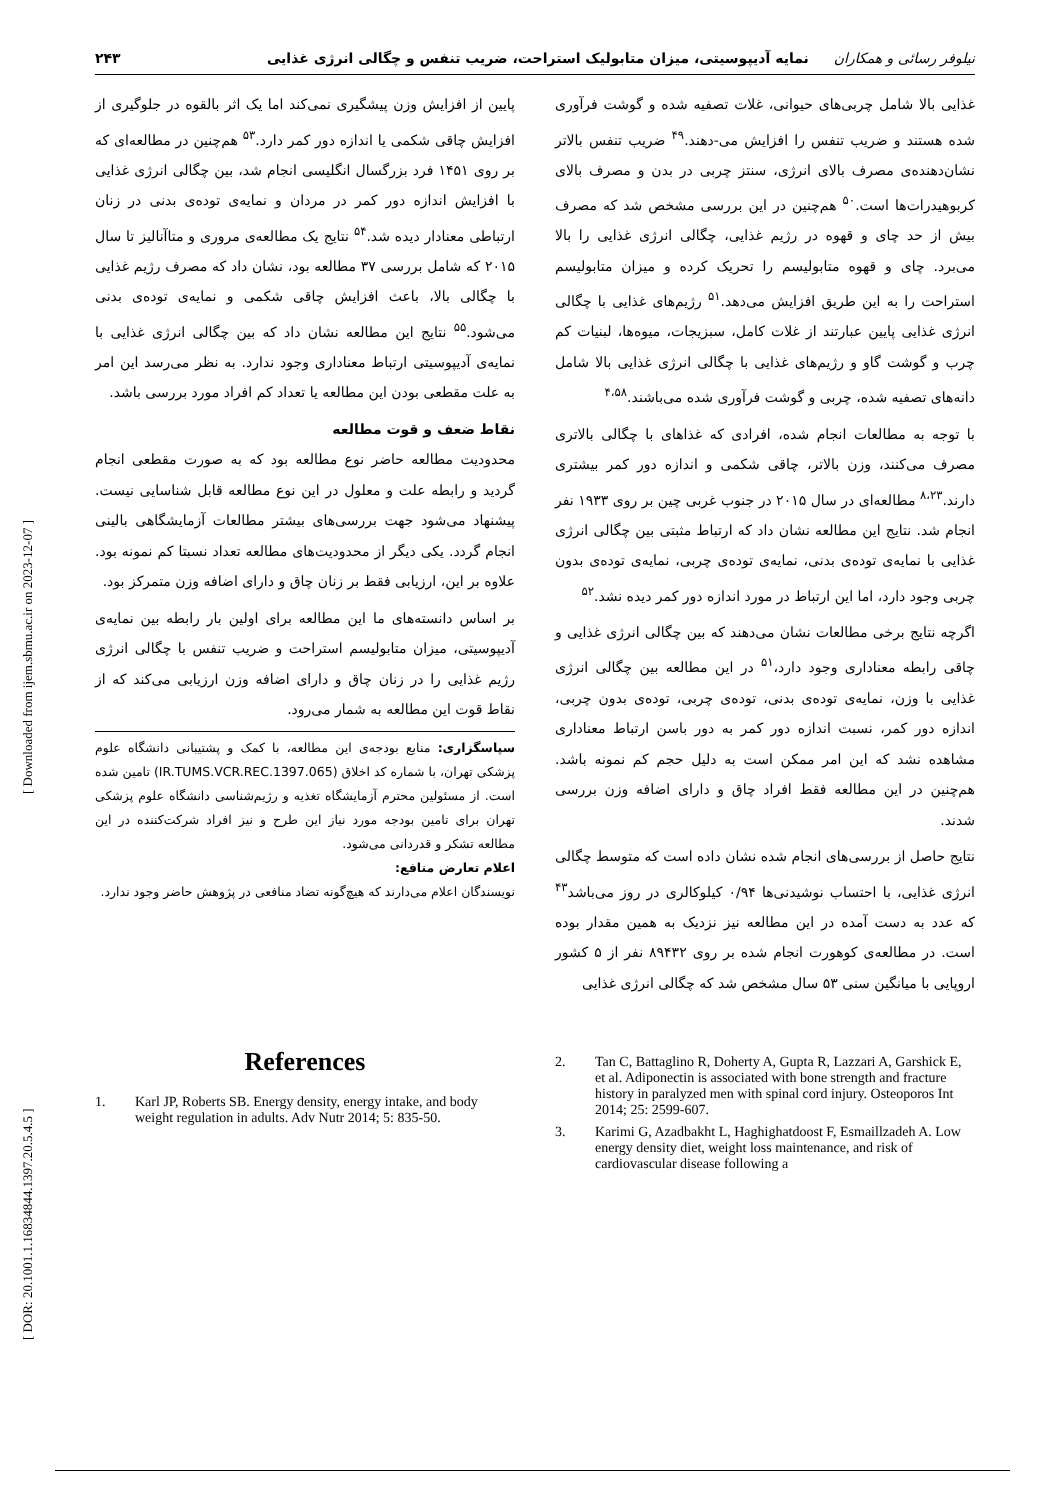[ DOR: 20.1001.1.16834844.1397.20.5.4.5 ] [ Downloaded from ijem.sbmu.ac.ir on 2023-12-07 ]
نیلوفر رسائی و همکاران نمایه آدیپوسیتی، میزان متابولیک استراحت، ضریب تنفس و چگالی انرژی غذایی ۲۴۳
غذایی بالا شامل چربی‌های حیوانی، غلات تصفیه شده و گوشت فرآوری شده هستند و ضریب تنفس را افزایش می-دهند.<sup>۴۹</sup> ضریب تنفس بالاتر نشان‌دهنده‌ی مصرف بالای انرژی، سنتز چربی در بدن و مصرف بالای کربوهیدرات‌ها است.<sup>۵۰</sup> هم‌چنین در این بررسی مشخص شد که مصرف بیش از حد چای و قهوه در رژیم غذایی، چگالی انرژی غذایی را بالا می‌برد. چای و قهوه متابولیسم را تحریک کرده و میزان متابولیسم استراحت را به این طریق افزایش می‌دهد.<sup>۵۱</sup> رژیم‌های غذایی با چگالی انرژی غذایی پایین عبارتند از غلات کامل، سبزیجات، میوه‌ها، لبنیات کم چرب و گوشت گاو و رژیم‌های غذایی با چگالی انرژی غذایی بالا شامل دانه‌های تصفیه شده، چربی و گوشت فرآوری شده می‌باشند.<sup>۴،۵۸</sup>
با توجه به مطالعات انجام شده، افرادی که غذاهای با چگالی بالاتری مصرف می‌کنند، وزن بالاتر، چاقی شکمی و اندازه دور کمر بیشتری دارند.<sup>۸،۲۳</sup> مطالعه‌ای در سال ۲۰۱۵ در جنوب غربی چین بر روی ۱۹۳۳ نفر انجام شد. نتایج این مطالعه نشان داد که ارتباط مثبتی بین چگالی انرژی غذایی با نمایه‌ی توده‌ی بدنی، نمایه‌ی توده‌ی چربی، نمایه‌ی توده‌ی بدون چربی وجود دارد، اما این ارتباط در مورد اندازه دور کمر دیده نشد.<sup>۵۲</sup>
اگرچه نتایج برخی مطالعات نشان می‌دهند که بین چگالی انرژی غذایی و چاقی رابطه معناداری وجود دارد،<sup>۵۱</sup> در این مطالعه بین چگالی انرژی غذایی با وزن، نمایه‌ی توده‌ی بدنی، توده‌ی چربی، توده‌ی بدون چربی، اندازه دور کمر، نسبت اندازه دور کمر به دور باسن ارتباط معناداری مشاهده نشد که این امر ممکن است به دلیل حجم کم نمونه باشد. هم‌چنین در این مطالعه فقط افراد چاق و دارای اضافه وزن بررسی شدند.
نتایج حاصل از بررسی‌های انجام شده نشان داده است که متوسط چگالی انرژی غذایی، با احتساب نوشیدنی‌ها ۰/۹۴ کیلوکالری در روز می‌باشد<sup>۴۳</sup> که عدد به دست آمده در این مطالعه نیز نزدیک به همین مقدار بوده است. در مطالعه‌ی کوهورت انجام شده بر روی ۸۹۴۳۲ نفر از ۵ کشور اروپایی با میانگین سنی ۵۳ سال مشخص شد که چگالی انرژی غذایی
پایین از افزایش وزن پیشگیری نمی‌کند اما یک اثر بالقوه در جلوگیری از افزایش چاقی شکمی یا اندازه دور کمر دارد.<sup>۵۳</sup> هم‌چنین در مطالعه‌ای که بر روی ۱۴۵۱ فرد بزرگسال انگلیسی انجام شد، بین چگالی انرژی غذایی با افزایش اندازه دور کمر در مردان و نمایه‌ی توده‌ی بدنی در زنان ارتباطی معنادار دیده شد.<sup>۵۴</sup> نتایج یک مطالعه‌ی مروری و متاآنالیز تا سال ۲۰۱۵ که شامل بررسی ۳۷ مطالعه بود، نشان داد که مصرف رژیم غذایی با چگالی بالا، باعث افزایش چاقی شکمی و نمایه‌ی توده‌ی بدنی می‌شود.<sup>۵۵</sup> نتایج این مطالعه نشان داد که بین چگالی انرژی غذایی با نمایه‌ی آدیپوسیتی ارتباط معناداری وجود ندارد. به نظر می‌رسد این امر به علت مقطعی بودن این مطالعه یا تعداد کم افراد مورد بررسی باشد.
نقاط ضعف و قوت مطالعه
محدودیت مطالعه حاضر نوع مطالعه بود که به صورت مقطعی انجام گردید و رابطه علت و معلول در این نوع مطالعه قابل شناسایی نیست. پیشنهاد می‌شود جهت بررسی‌های بیشتر مطالعات آزمایشگاهی بالینی انجام گردد. یکی دیگر از محدودیت‌های مطالعه تعداد نسبتا کم نمونه بود. علاوه بر این، ارزیابی فقط بر زنان چاق و دارای اضافه وزن متمرکز بود.
بر اساس دانسته‌های ما این مطالعه برای اولین بار رابطه بین نمایه‌ی آدیپوسیتی، میزان متابولیسم استراحت و ضریب تنفس با چگالی انرژی رژیم غذایی را در زنان چاق و دارای اضافه وزن ارزیابی می‌کند که از نقاط قوت این مطالعه به شمار می‌رود.
سپاسگزاری: منابع بودجه‌ی این مطالعه، با کمک و پشتیبانی دانشگاه علوم پزشکی تهران، با شماره کد اخلاق (IR.TUMS.VCR.REC.1397.065) تامین شده است. از مسئولین محترم آزمایشگاه تغذیه و رژیم‌شناسی دانشگاه علوم پزشکی تهران برای تامین بودجه مورد نیاز این طرح و نیز افراد شرکت‌کننده در این مطالعه تشکر و قدردانی می‌شود.
اعلام تعارض منافع:
نویسندگان اعلام می‌دارند که هیچ‌گونه تضاد منافعی در پژوهش حاضر وجود ندارد.
References
1. Karl JP, Roberts SB. Energy density, energy intake, and body weight regulation in adults. Adv Nutr 2014; 5: 835-50.
2. Tan C, Battaglino R, Doherty A, Gupta R, Lazzari A, Garshick E, et al. Adiponectin is associated with bone strength and fracture history in paralyzed men with spinal cord injury. Osteoporos Int 2014; 25: 2599-607.
3. Karimi G, Azadbakht L, Haghighatdoost F, Esmaillzadeh A. Low energy density diet, weight loss maintenance, and risk of cardiovascular disease following a